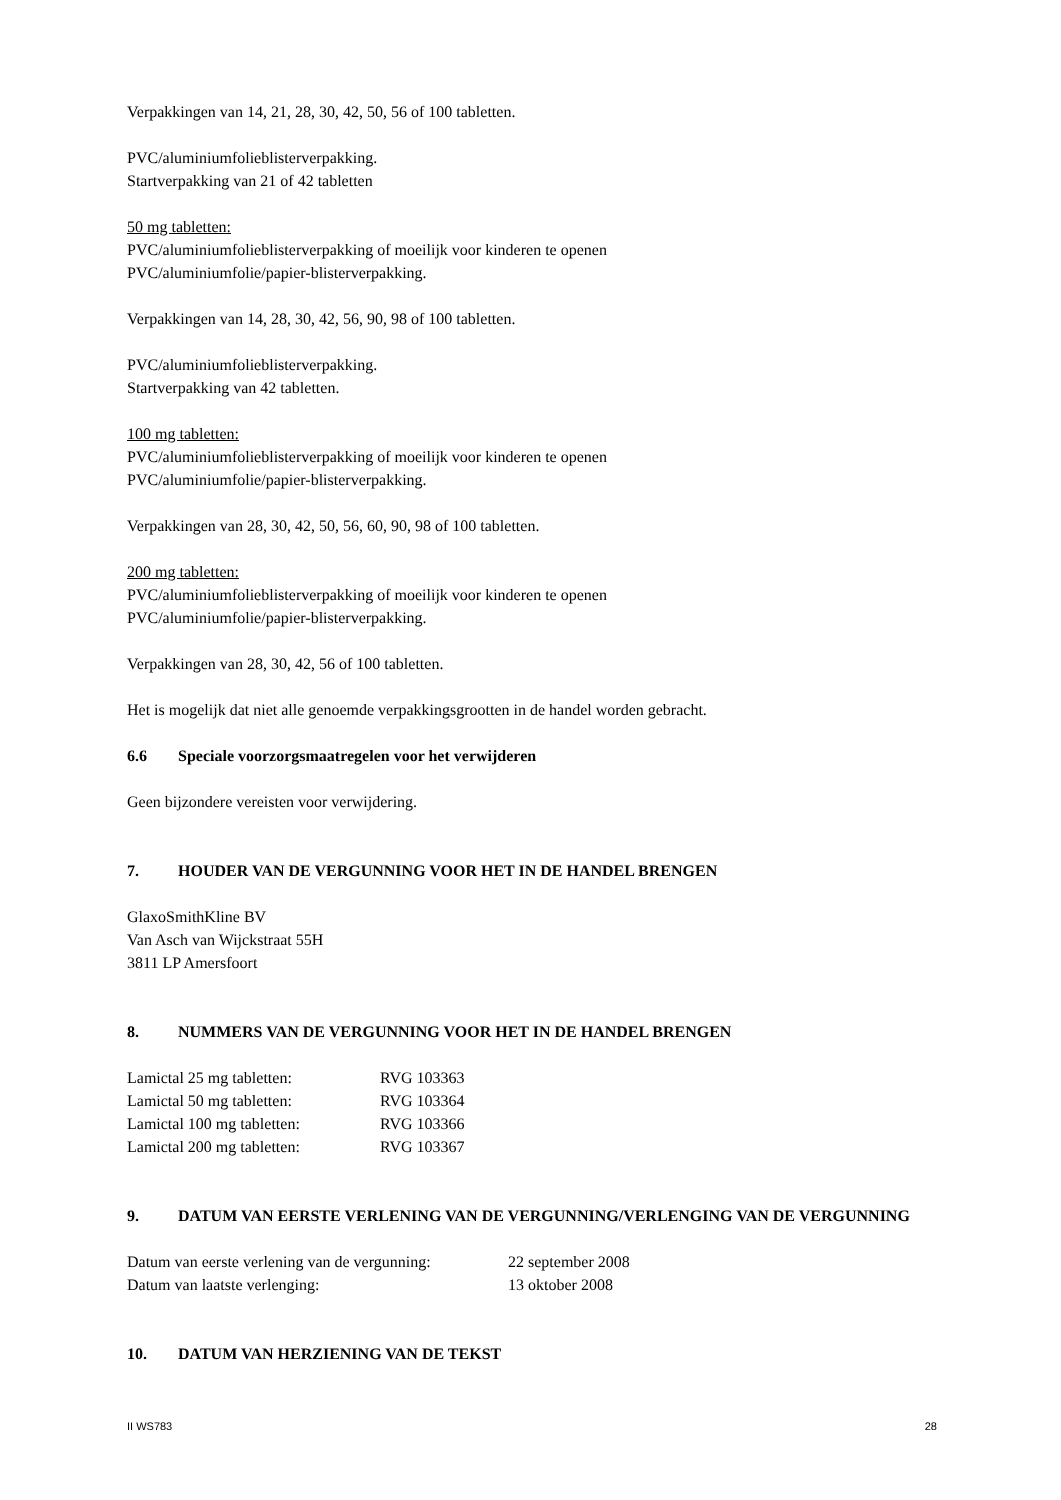Verpakkingen van 14, 21, 28, 30, 42, 50, 56 of 100 tabletten.
PVC/aluminiumfolieblisterverpakking.
Startverpakking van 21 of 42 tabletten
50 mg tabletten:
PVC/aluminiumfolieblisterverpakking of moeilijk voor kinderen te openen
PVC/aluminiumfolie/papier-blisterverpakking.
Verpakkingen van 14, 28, 30, 42, 56, 90, 98 of 100 tabletten.
PVC/aluminiumfolieblisterverpakking.
Startverpakking van 42 tabletten.
100 mg tabletten:
PVC/aluminiumfolieblisterverpakking of moeilijk voor kinderen te openen
PVC/aluminiumfolie/papier-blisterverpakking.
Verpakkingen van 28, 30, 42, 50, 56, 60, 90, 98 of 100 tabletten.
200 mg tabletten:
PVC/aluminiumfolieblisterverpakking of moeilijk voor kinderen te openen
PVC/aluminiumfolie/papier-blisterverpakking.
Verpakkingen van 28, 30, 42, 56 of 100 tabletten.
Het is mogelijk dat niet alle genoemde verpakkingsgrootten in de handel worden gebracht.
6.6 Speciale voorzorgsmaatregelen voor het verwijderen
Geen bijzondere vereisten voor verwijdering.
7. HOUDER VAN DE VERGUNNING VOOR HET IN DE HANDEL BRENGEN
GlaxoSmithKline BV
Van Asch van Wijckstraat 55H
3811 LP Amersfoort
8. NUMMERS VAN DE VERGUNNING VOOR HET IN DE HANDEL BRENGEN
| Lamictal 25 mg tabletten: | RVG 103363 |
| Lamictal 50 mg tabletten: | RVG 103364 |
| Lamictal 100 mg tabletten: | RVG 103366 |
| Lamictal 200 mg tabletten: | RVG 103367 |
9. DATUM VAN EERSTE VERLENING VAN DE VERGUNNING/VERLENGING VAN DE VERGUNNING
| Datum van eerste verlening van de vergunning: | 22 september 2008 |
| Datum van laatste verlenging: | 13 oktober 2008 |
10. DATUM VAN HERZIENING VAN DE TEKST
II WS783 28